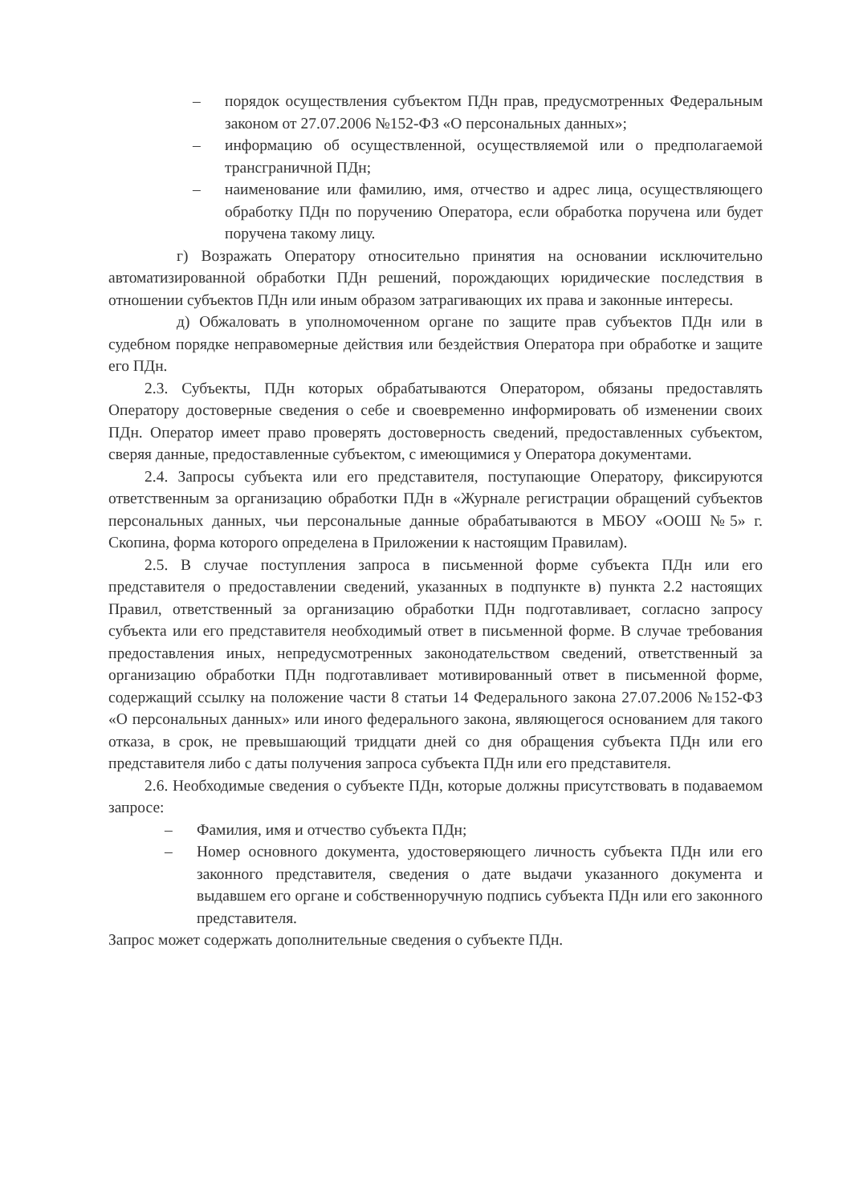– порядок осуществления субъектом ПДн прав, предусмотренных Федеральным законом от 27.07.2006 №152-ФЗ «О персональных данных»;
– информацию об осуществленной, осуществляемой или о предполагаемой трансграничной ПДн;
– наименование или фамилию, имя, отчество и адрес лица, осуществляющего обработку ПДн по поручению Оператора, если обработка поручена или будет поручена такому лицу.
г) Возражать Оператору относительно принятия на основании исключительно автоматизированной обработки ПДн решений, порождающих юридические последствия в отношении субъектов ПДн или иным образом затрагивающих их права и законные интересы.
д) Обжаловать в уполномоченном органе по защите прав субъектов ПДн или в судебном порядке неправомерные действия или бездействия Оператора при обработке и защите его ПДн.
2.3. Субъекты, ПДн которых обрабатываются Оператором, обязаны предоставлять Оператору достоверные сведения о себе и своевременно информировать об изменении своих ПДн. Оператор имеет право проверять достоверность сведений, предоставленных субъектом, сверяя данные, предоставленные субъектом, с имеющимися у Оператора документами.
2.4. Запросы субъекта или его представителя, поступающие Оператору, фиксируются ответственным за организацию обработки ПДн в «Журнале регистрации обращений субъектов персональных данных, чьи персональные данные обрабатываются в МБОУ «ООШ №5» г. Скопина, форма которого определена в Приложении к настоящим Правилам).
2.5. В случае поступления запроса в письменной форме субъекта ПДн или его представителя о предоставлении сведений, указанных в подпункте в) пункта 2.2 настоящих Правил, ответственный за организацию обработки ПДн подготавливает, согласно запросу субъекта или его представителя необходимый ответ в письменной форме. В случае требования предоставления иных, непредусмотренных законодательством сведений, ответственный за организацию обработки ПДн подготавливает мотивированный ответ в письменной форме, содержащий ссылку на положение части 8 статьи 14 Федерального закона 27.07.2006 №152-ФЗ «О персональных данных» или иного федерального закона, являющегося основанием для такого отказа, в срок, не превышающий тридцати дней со дня обращения субъекта ПДн или его представителя либо с даты получения запроса субъекта ПДн или его представителя.
2.6. Необходимые сведения о субъекте ПДн, которые должны присутствовать в подаваемом запросе:
– Фамилия, имя и отчество субъекта ПДн;
– Номер основного документа, удостоверяющего личность субъекта ПДн или его законного представителя, сведения о дате выдачи указанного документа и выдавшем его органе и собственноручную подпись субъекта ПДн или его законного представителя.
Запрос может содержать дополнительные сведения о субъекте ПДн.